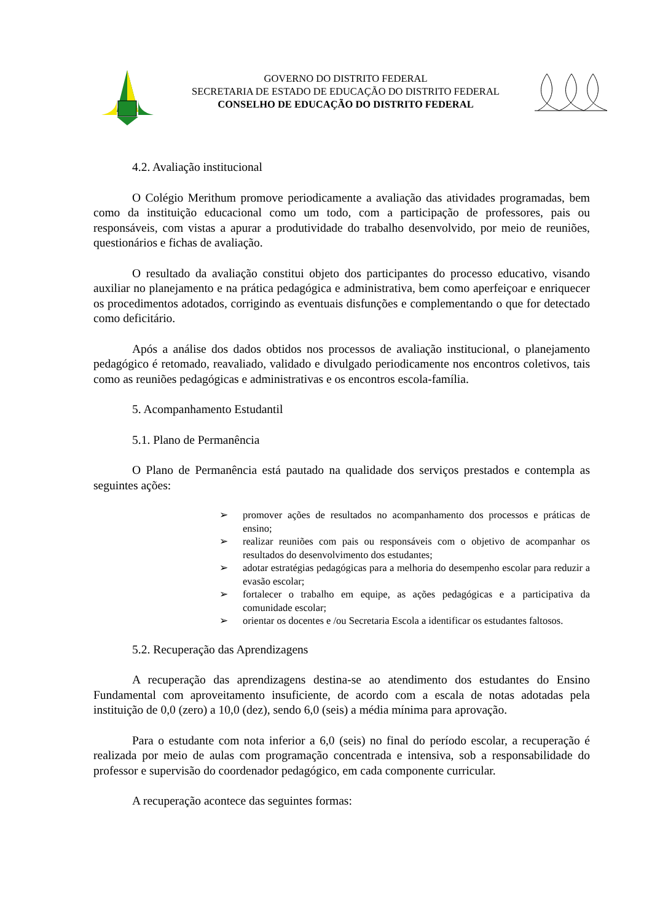GOVERNO DO DISTRITO FEDERAL
SECRETARIA DE ESTADO DE EDUCAÇÃO DO DISTRITO FEDERAL
CONSELHO DE EDUCAÇÃO DO DISTRITO FEDERAL
4.2. Avaliação institucional
O Colégio Merithum promove periodicamente a avaliação das atividades programadas, bem como da instituição educacional como um todo, com a participação de professores, pais ou responsáveis, com vistas a apurar a produtividade do trabalho desenvolvido, por meio de reuniões, questionários e fichas de avaliação.
O resultado da avaliação constitui objeto dos participantes do processo educativo, visando auxiliar no planejamento e na prática pedagógica e administrativa, bem como aperfeiçoar e enriquecer os procedimentos adotados, corrigindo as eventuais disfunções e complementando o que for detectado como deficitário.
Após a análise dos dados obtidos nos processos de avaliação institucional, o planejamento pedagógico é retomado, reavaliado, validado e divulgado periodicamente nos encontros coletivos, tais como as reuniões pedagógicas e administrativas e os encontros escola-família.
5. Acompanhamento Estudantil
5.1. Plano de Permanência
O Plano de Permanência está pautado na qualidade dos serviços prestados e contempla as seguintes ações:
➢ promover ações de resultados no acompanhamento dos processos e práticas de ensino;
➢ realizar reuniões com pais ou responsáveis com o objetivo de acompanhar os resultados do desenvolvimento dos estudantes;
➢ adotar estratégias pedagógicas para a melhoria do desempenho escolar para reduzir a evasão escolar;
➢ fortalecer o trabalho em equipe, as ações pedagógicas e a participativa da comunidade escolar;
➢ orientar os docentes e /ou Secretaria Escola a identificar os estudantes faltosos.
5.2. Recuperação das Aprendizagens
A recuperação das aprendizagens destina-se ao atendimento dos estudantes do Ensino Fundamental com aproveitamento insuficiente, de acordo com a escala de notas adotadas pela instituição de 0,0 (zero) a 10,0 (dez), sendo 6,0 (seis) a média mínima para aprovação.
Para o estudante com nota inferior a 6,0 (seis) no final do período escolar, a recuperação é realizada por meio de aulas com programação concentrada e intensiva, sob a responsabilidade do professor e supervisão do coordenador pedagógico, em cada componente curricular.
A recuperação acontece das seguintes formas: